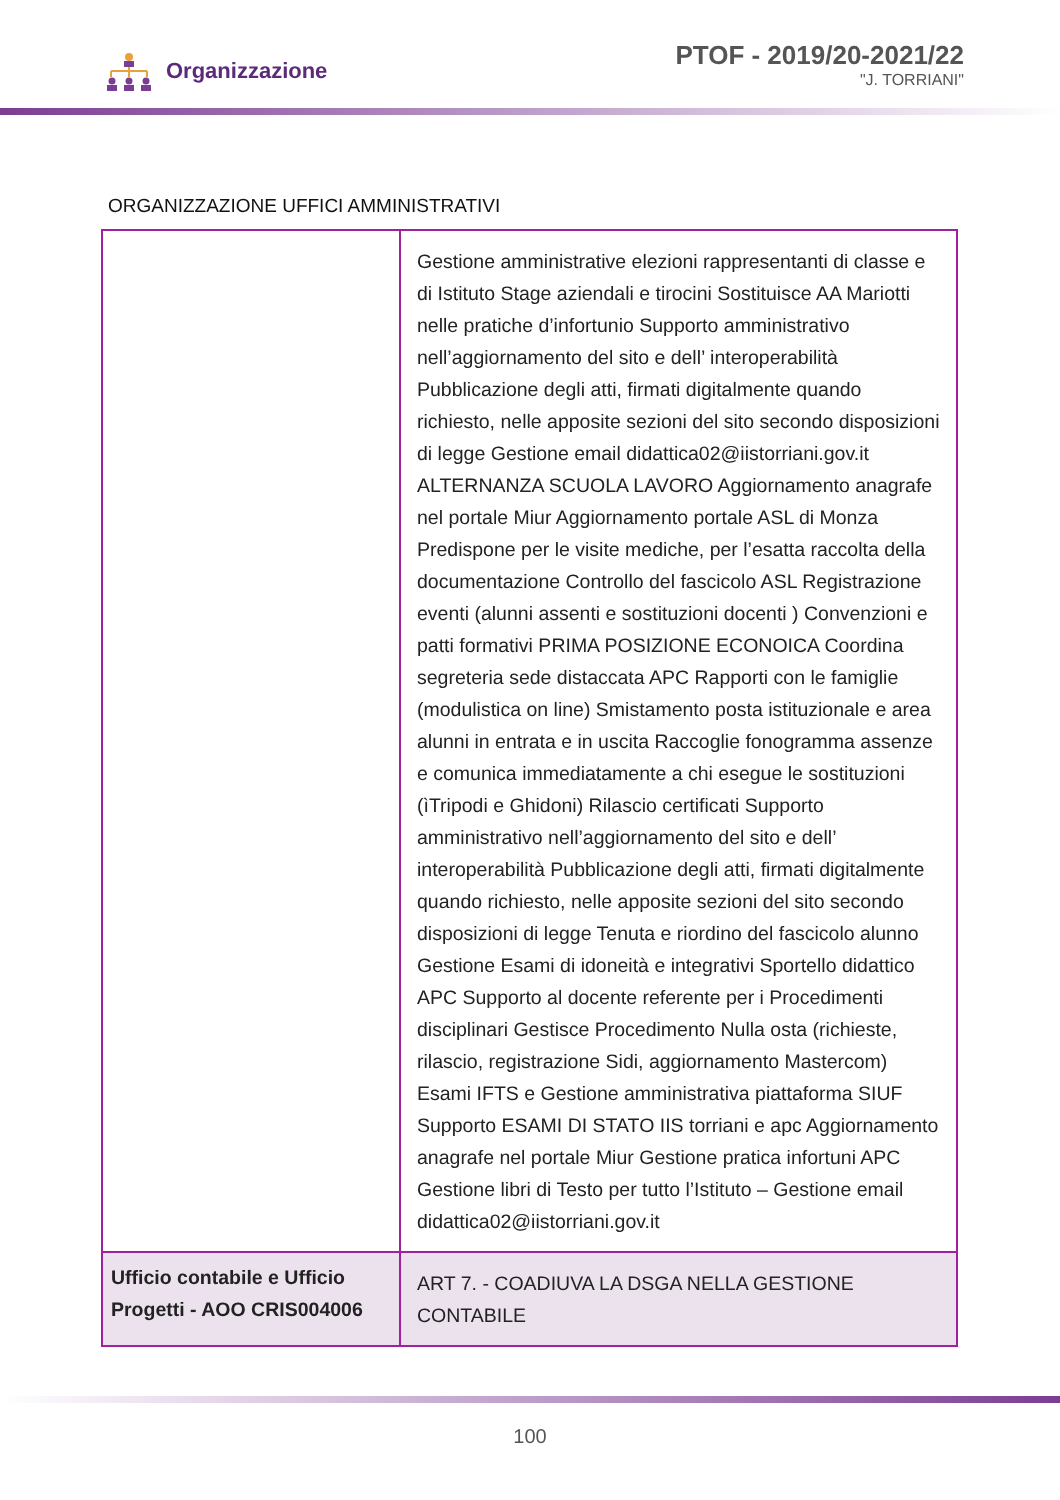Organizzazione
PTOF - 2019/20-2021/22
"J. TORRIANI"
ORGANIZZAZIONE UFFICI AMMINISTRATIVI
| | Gestione amministrative elezioni rappresentanti di classe e di Istituto Stage aziendali e tirocini Sostituisce AA Mariotti nelle pratiche d’infortunio Supporto amministrativo nell’aggiornamento del sito e dell’ interoperabilità Pubblicazione degli atti, firmati digitalmente quando richiesto, nelle apposite sezioni del sito secondo disposizioni di legge Gestione email didattica02@iistorriani.gov.it ALTERNANZA SCUOLA LAVORO Aggiornamento anagrafe nel portale Miur Aggiornamento portale ASL di Monza Predispone per le visite mediche, per l’esatta raccolta della documentazione Controllo del fascicolo ASL Registrazione eventi (alunni assenti e sostituzioni docenti ) Convenzioni e patti formativi PRIMA POSIZIONE ECONOICA Coordina segreteria sede distaccata APC Rapporti con le famiglie (modulistica on line) Smistamento posta istituzionale e area alunni in entrata e in uscita Raccoglie fonogramma assenze e comunica immediatamente a chi esegue le sostituzioni (ìTripodi e Ghidoni) Rilascio certificati Supporto amministrativo nell’aggiornamento del sito e dell’ interoperabilità Pubblicazione degli atti, firmati digitalmente quando richiesto, nelle apposite sezioni del sito secondo disposizioni di legge Tenuta e riordino del fascicolo alunno Gestione Esami di idoneità e integrativi Sportello didattico APC Supporto al docente referente per i Procedimenti disciplinari Gestisce Procedimento Nulla osta (richieste, rilascio, registrazione Sidi, aggiornamento Mastercom) Esami IFTS e Gestione amministrativa piattaforma SIUF Supporto ESAMI DI STATO IIS torriani e apc Aggiornamento anagrafe nel portale Miur Gestione pratica infortuni APC Gestione libri di Testo per tutto l’Istituto – Gestione email didattica02@iistorriani.gov.it |
| Ufficio contabile e Ufficio Progetti - AOO CRIS004006 | ART 7. - COADIUVA LA DSGA NELLA GESTIONE CONTABILE |
100